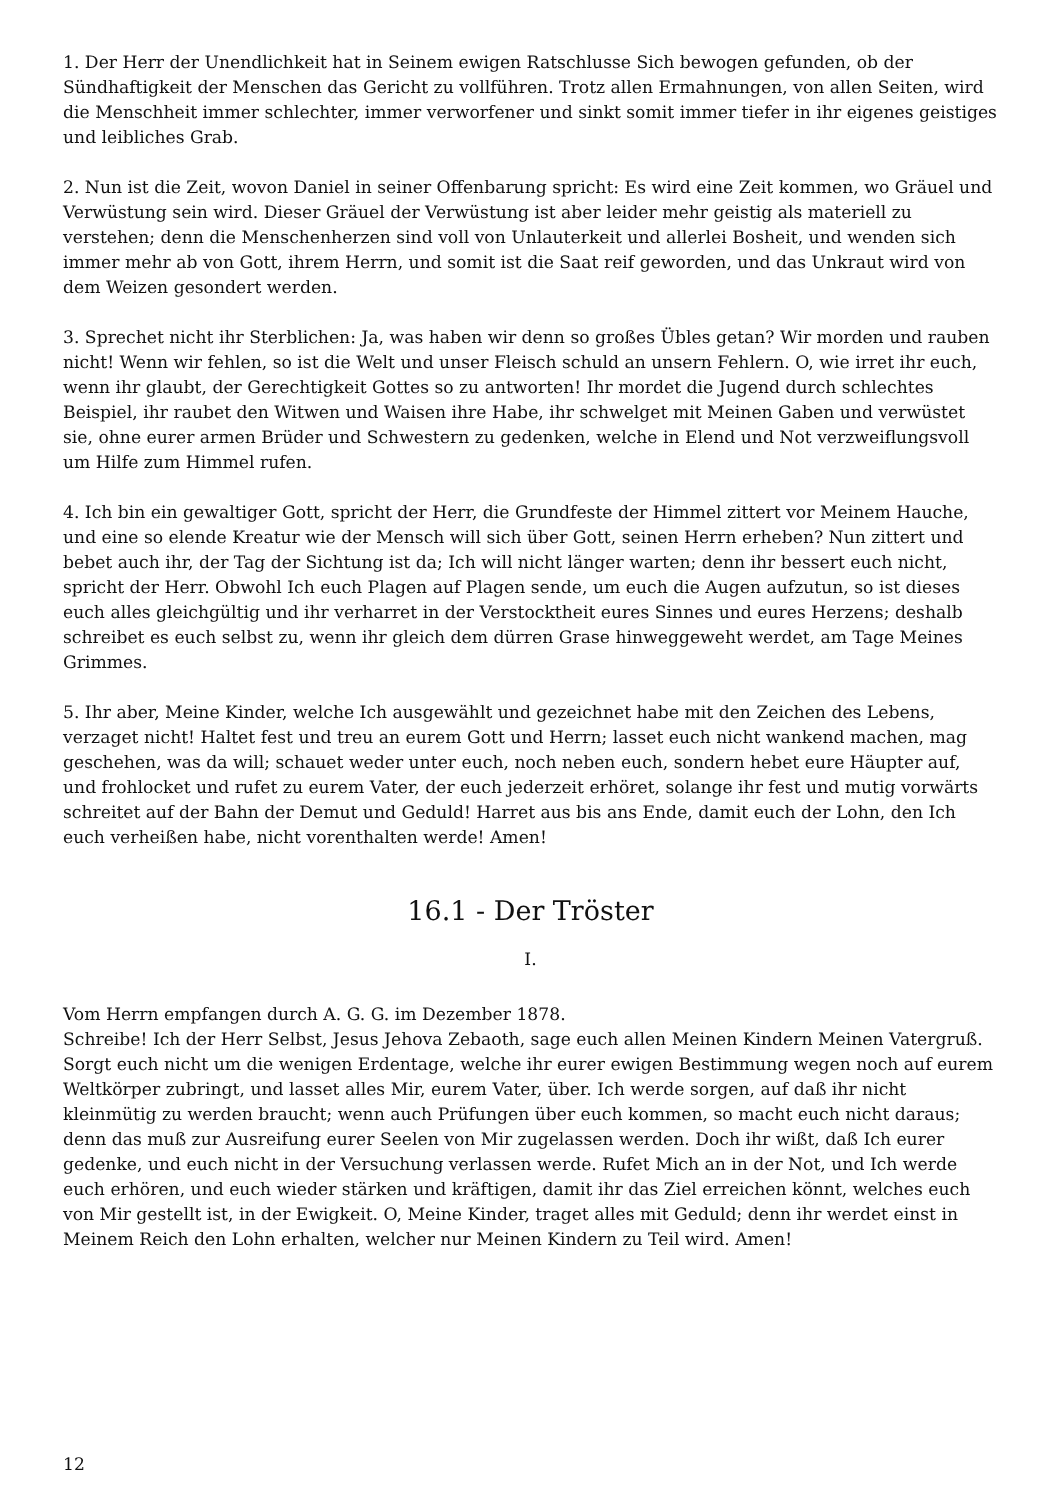1. Der Herr der Unendlichkeit hat in Seinem ewigen Ratschlusse Sich bewogen gefunden, ob der Sündhaftigkeit der Menschen das Gericht zu vollführen. Trotz allen Ermahnungen, von allen Seiten, wird die Menschheit immer schlechter, immer verworfener und sinkt somit immer tiefer in ihr eigenes geistiges und leibliches Grab.
2. Nun ist die Zeit, wovon Daniel in seiner Offenbarung spricht: Es wird eine Zeit kommen, wo Gräuel und Verwüstung sein wird. Dieser Gräuel der Verwüstung ist aber leider mehr geistig als materiell zu verstehen; denn die Menschenherzen sind voll von Unlauterkeit und allerlei Bosheit, und wenden sich immer mehr ab von Gott, ihrem Herrn, und somit ist die Saat reif geworden, und das Unkraut wird von dem Weizen gesondert werden.
3. Sprechet nicht ihr Sterblichen: Ja, was haben wir denn so großes Übles getan? Wir morden und rauben nicht! Wenn wir fehlen, so ist die Welt und unser Fleisch schuld an unsern Fehlern. O, wie irret ihr euch, wenn ihr glaubt, der Gerechtigkeit Gottes so zu antworten! Ihr mordet die Jugend durch schlechtes Beispiel, ihr raubet den Witwen und Waisen ihre Habe, ihr schwelget mit Meinen Gaben und verwüstet sie, ohne eurer armen Brüder und Schwestern zu gedenken, welche in Elend und Not verzweiflungsvoll um Hilfe zum Himmel rufen.
4. Ich bin ein gewaltiger Gott, spricht der Herr, die Grundfeste der Himmel zittert vor Meinem Hauche, und eine so elende Kreatur wie der Mensch will sich über Gott, seinen Herrn erheben? Nun zittert und bebet auch ihr, der Tag der Sichtung ist da; Ich will nicht länger warten; denn ihr bessert euch nicht, spricht der Herr. Obwohl Ich euch Plagen auf Plagen sende, um euch die Augen aufzutun, so ist dieses euch alles gleichgültig und ihr verharret in der Verstocktheit eures Sinnes und eures Herzens; deshalb schreibet es euch selbst zu, wenn ihr gleich dem dürren Grase hinweggeweht werdet, am Tage Meines Grimmes.
5. Ihr aber, Meine Kinder, welche Ich ausgewählt und gezeichnet habe mit den Zeichen des Lebens, verzaget nicht! Haltet fest und treu an eurem Gott und Herrn; lasset euch nicht wankend machen, mag geschehen, was da will; schauet weder unter euch, noch neben euch, sondern hebet eure Häupter auf, und frohlocket und rufet zu eurem Vater, der euch jederzeit erhöret, solange ihr fest und mutig vorwärts schreitet auf der Bahn der Demut und Geduld! Harret aus bis ans Ende, damit euch der Lohn, den Ich euch verheißen habe, nicht vorenthalten werde! Amen!
16.1 - Der Tröster
I.
Vom Herrn empfangen durch A. G. G. im Dezember 1878.
Schreibe! Ich der Herr Selbst, Jesus Jehova Zebaoth, sage euch allen Meinen Kindern Meinen Vatergruß. Sorgt euch nicht um die wenigen Erdentage, welche ihr eurer ewigen Bestimmung wegen noch auf eurem Weltkörper zubringt, und lasset alles Mir, eurem Vater, über. Ich werde sorgen, auf daß ihr nicht kleinmütig zu werden braucht; wenn auch Prüfungen über euch kommen, so macht euch nicht daraus; denn das muß zur Ausreifung eurer Seelen von Mir zugelassen werden. Doch ihr wißt, daß Ich eurer gedenke, und euch nicht in der Versuchung verlassen werde. Rufet Mich an in der Not, und Ich werde euch erhören, und euch wieder stärken und kräftigen, damit ihr das Ziel erreichen könnt, welches euch von Mir gestellt ist, in der Ewigkeit. O, Meine Kinder, traget alles mit Geduld; denn ihr werdet einst in Meinem Reich den Lohn erhalten, welcher nur Meinen Kindern zu Teil wird. Amen!
12